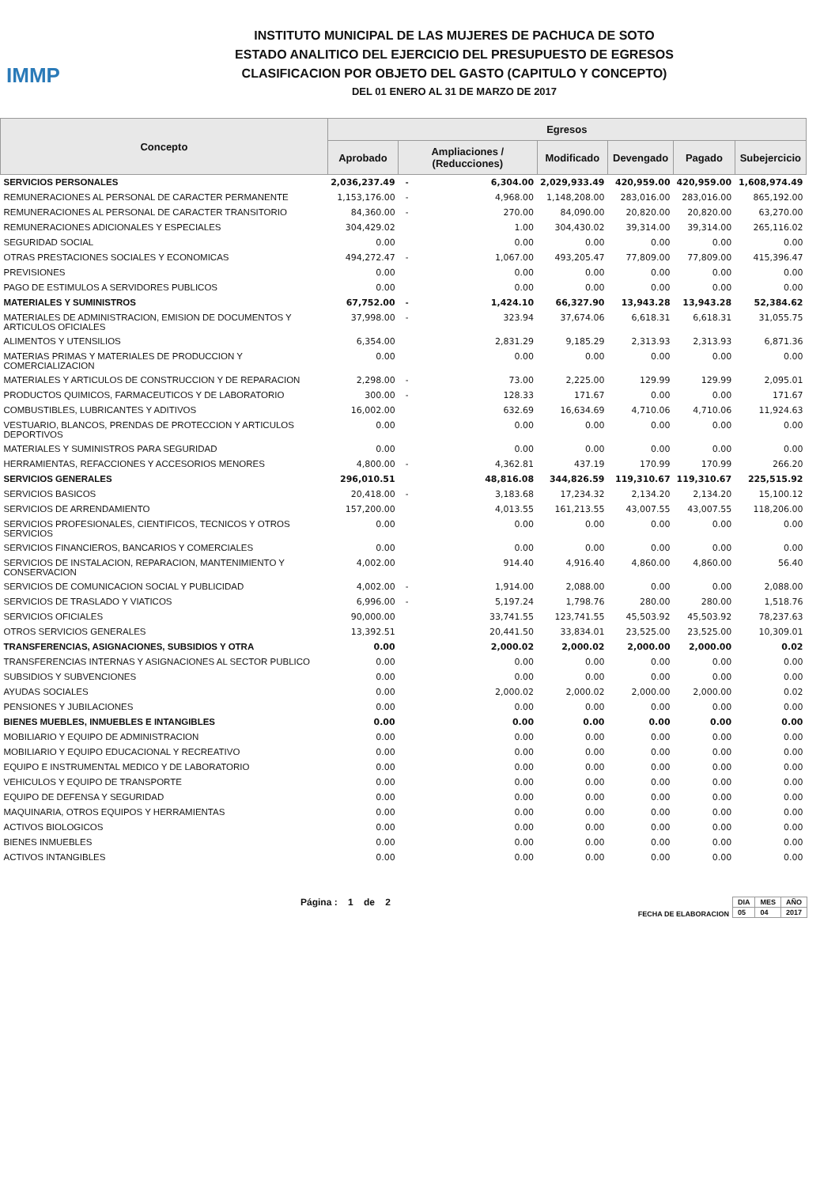IMMP
INSTITUTO MUNICIPAL DE LAS MUJERES DE PACHUCA DE SOTO
ESTADO ANALITICO DEL EJERCICIO DEL PRESUPUESTO DE EGRESOS
CLASIFICACION POR OBJETO DEL GASTO (CAPITULO Y CONCEPTO)
DEL 01 ENERO AL 31 DE MARZO DE 2017
| Concepto | Egresos | | | | | | |
| --- | --- | --- | --- | --- | --- | --- | --- |
| | Aprobado | Ampliaciones / (Reducciones) | | Modificado | Devengado | Pagado | Subejercicio |
| SERVICIOS PERSONALES | 2,036,237.49 | - | 6,304.00 | 2,029,933.49 | 420,959.00 | 420,959.00 | 1,608,974.49 |
| REMUNERACIONES AL PERSONAL DE CARACTER PERMANENTE | 1,153,176.00 | - | 4,968.00 | 1,148,208.00 | 283,016.00 | 283,016.00 | 865,192.00 |
| REMUNERACIONES AL PERSONAL DE CARACTER TRANSITORIO | 84,360.00 | - | 270.00 | 84,090.00 | 20,820.00 | 20,820.00 | 63,270.00 |
| REMUNERACIONES ADICIONALES Y ESPECIALES | 304,429.02 | | 1.00 | 304,430.02 | 39,314.00 | 39,314.00 | 265,116.02 |
| SEGURIDAD SOCIAL | 0.00 | | 0.00 | 0.00 | 0.00 | 0.00 | 0.00 |
| OTRAS PRESTACIONES SOCIALES Y ECONOMICAS | 494,272.47 | - | 1,067.00 | 493,205.47 | 77,809.00 | 77,809.00 | 415,396.47 |
| PREVISIONES | 0.00 | | 0.00 | 0.00 | 0.00 | 0.00 | 0.00 |
| PAGO DE ESTIMULOS A SERVIDORES PUBLICOS | 0.00 | | 0.00 | 0.00 | 0.00 | 0.00 | 0.00 |
| MATERIALES Y SUMINISTROS | 67,752.00 | - | 1,424.10 | 66,327.90 | 13,943.28 | 13,943.28 | 52,384.62 |
| MATERIALES DE ADMINISTRACION, EMISION DE DOCUMENTOS Y ARTICULOS OFICIALES | 37,998.00 | - | 323.94 | 37,674.06 | 6,618.31 | 6,618.31 | 31,055.75 |
| ALIMENTOS Y UTENSILIOS | 6,354.00 | | 2,831.29 | 9,185.29 | 2,313.93 | 2,313.93 | 6,871.36 |
| MATERIAS PRIMAS Y MATERIALES DE PRODUCCION Y COMERCIALIZACION | 0.00 | | 0.00 | 0.00 | 0.00 | 0.00 | 0.00 |
| MATERIALES Y ARTICULOS DE CONSTRUCCION Y DE REPARACION | 2,298.00 | - | 73.00 | 2,225.00 | 129.99 | 129.99 | 2,095.01 |
| PRODUCTOS QUIMICOS, FARMACEUTICOS Y DE LABORATORIO | 300.00 | - | 128.33 | 171.67 | 0.00 | 0.00 | 171.67 |
| COMBUSTIBLES, LUBRICANTES Y ADITIVOS | 16,002.00 | | 632.69 | 16,634.69 | 4,710.06 | 4,710.06 | 11,924.63 |
| VESTUARIO, BLANCOS, PRENDAS DE PROTECCION Y ARTICULOS DEPORTIVOS | 0.00 | | 0.00 | 0.00 | 0.00 | 0.00 | 0.00 |
| MATERIALES Y SUMINISTROS PARA SEGURIDAD | 0.00 | | 0.00 | 0.00 | 0.00 | 0.00 | 0.00 |
| HERRAMIENTAS, REFACCIONES Y ACCESORIOS MENORES | 4,800.00 | - | 4,362.81 | 437.19 | 170.99 | 170.99 | 266.20 |
| SERVICIOS GENERALES | 296,010.51 | | 48,816.08 | 344,826.59 | 119,310.67 | 119,310.67 | 225,515.92 |
| SERVICIOS BASICOS | 20,418.00 | - | 3,183.68 | 17,234.32 | 2,134.20 | 2,134.20 | 15,100.12 |
| SERVICIOS DE ARRENDAMIENTO | 157,200.00 | | 4,013.55 | 161,213.55 | 43,007.55 | 43,007.55 | 118,206.00 |
| SERVICIOS PROFESIONALES, CIENTIFICOS, TECNICOS Y OTROS SERVICIOS | 0.00 | | 0.00 | 0.00 | 0.00 | 0.00 | 0.00 |
| SERVICIOS FINANCIEROS, BANCARIOS Y COMERCIALES | 0.00 | | 0.00 | 0.00 | 0.00 | 0.00 | 0.00 |
| SERVICIOS DE INSTALACION, REPARACION, MANTENIMIENTO Y CONSERVACION | 4,002.00 | | 914.40 | 4,916.40 | 4,860.00 | 4,860.00 | 56.40 |
| SERVICIOS DE COMUNICACION SOCIAL Y PUBLICIDAD | 4,002.00 | - | 1,914.00 | 2,088.00 | 0.00 | 0.00 | 2,088.00 |
| SERVICIOS DE TRASLADO Y VIATICOS | 6,996.00 | - | 5,197.24 | 1,798.76 | 280.00 | 280.00 | 1,518.76 |
| SERVICIOS OFICIALES | 90,000.00 | | 33,741.55 | 123,741.55 | 45,503.92 | 45,503.92 | 78,237.63 |
| OTROS SERVICIOS GENERALES | 13,392.51 | | 20,441.50 | 33,834.01 | 23,525.00 | 23,525.00 | 10,309.01 |
| TRANSFERENCIAS, ASIGNACIONES, SUBSIDIOS Y OTRA | 0.00 | | 2,000.02 | 2,000.02 | 2,000.00 | 2,000.00 | 0.02 |
| TRANSFERENCIAS INTERNAS Y ASIGNACIONES AL SECTOR PUBLICO | 0.00 | | 0.00 | 0.00 | 0.00 | 0.00 | 0.00 |
| SUBSIDIOS Y SUBVENCIONES | 0.00 | | 0.00 | 0.00 | 0.00 | 0.00 | 0.00 |
| AYUDAS SOCIALES | 0.00 | | 2,000.02 | 2,000.02 | 2,000.00 | 2,000.00 | 0.02 |
| PENSIONES Y JUBILACIONES | 0.00 | | 0.00 | 0.00 | 0.00 | 0.00 | 0.00 |
| BIENES MUEBLES, INMUEBLES E INTANGIBLES | 0.00 | | 0.00 | 0.00 | 0.00 | 0.00 | 0.00 |
| MOBILIARIO Y EQUIPO DE ADMINISTRACION | 0.00 | | 0.00 | 0.00 | 0.00 | 0.00 | 0.00 |
| MOBILIARIO Y EQUIPO EDUCACIONAL Y RECREATIVO | 0.00 | | 0.00 | 0.00 | 0.00 | 0.00 | 0.00 |
| EQUIPO E INSTRUMENTAL MEDICO Y DE LABORATORIO | 0.00 | | 0.00 | 0.00 | 0.00 | 0.00 | 0.00 |
| VEHICULOS Y EQUIPO DE TRANSPORTE | 0.00 | | 0.00 | 0.00 | 0.00 | 0.00 | 0.00 |
| EQUIPO DE DEFENSA Y SEGURIDAD | 0.00 | | 0.00 | 0.00 | 0.00 | 0.00 | 0.00 |
| MAQUINARIA, OTROS EQUIPOS Y HERRAMIENTAS | 0.00 | | 0.00 | 0.00 | 0.00 | 0.00 | 0.00 |
| ACTIVOS BIOLOGICOS | 0.00 | | 0.00 | 0.00 | 0.00 | 0.00 | 0.00 |
| BIENES INMUEBLES | 0.00 | | 0.00 | 0.00 | 0.00 | 0.00 | 0.00 |
| ACTIVOS INTANGIBLES | 0.00 | | 0.00 | 0.00 | 0.00 | 0.00 | 0.00 |
Página : 1 de 2
FECHA DE ELABORACION
| DIA | MES | AÑO |
| 05 | 04 | 2017 |